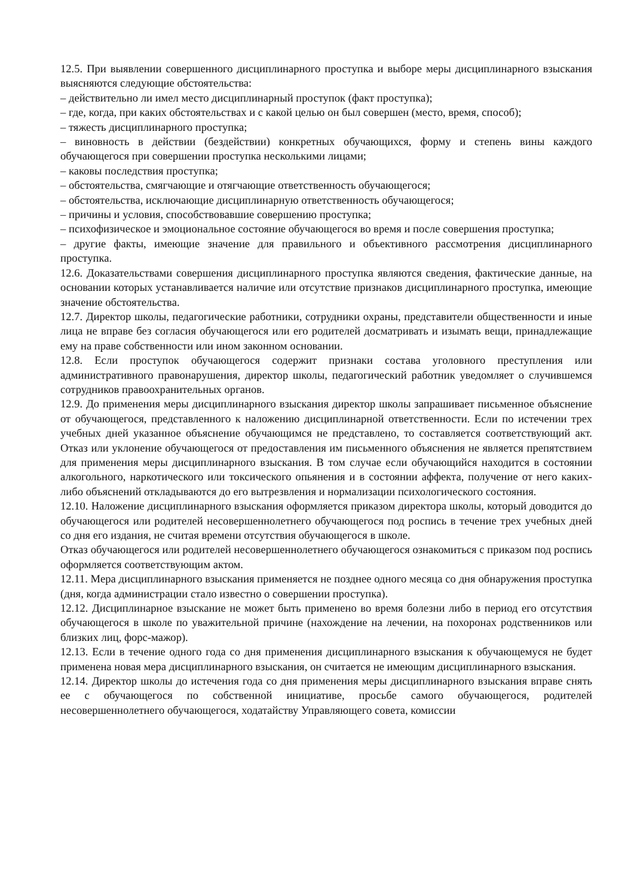12.5. При выявлении совершенного дисциплинарного проступка и выборе меры дисциплинарного взыскания выясняются следующие обстоятельства:
– действительно ли имел место дисциплинарный проступок (факт проступка);
– где, когда, при каких обстоятельствах и с какой целью он был совершен (место, время, способ);
– тяжесть дисциплинарного проступка;
– виновность в действии (бездействии) конкретных обучающихся, форму и степень вины каждого обучающегося при совершении проступка несколькими лицами;
– каковы последствия проступка;
– обстоятельства, смягчающие и отягчающие ответственность обучающегося;
– обстоятельства, исключающие дисциплинарную ответственность обучающегося;
– причины и условия, способствовавшие совершению проступка;
– психофизическое и эмоциональное состояние обучающегося во время и после совершения проступка;
– другие факты, имеющие значение для правильного и объективного рассмотрения дисциплинарного проступка.
12.6. Доказательствами совершения дисциплинарного проступка являются сведения, фактические данные, на основании которых устанавливается наличие или отсутствие признаков дисциплинарного проступка, имеющие значение обстоятельства.
12.7. Директор школы, педагогические работники, сотрудники охраны, представители общественности и иные лица не вправе без согласия обучающегося или его родителей досматривать и изымать вещи, принадлежащие ему на праве собственности или ином законном основании.
12.8. Если проступок обучающегося содержит признаки состава уголовного преступления или административного правонарушения, директор школы, педагогический работник уведомляет о случившемся сотрудников правоохранительных органов.
12.9. До применения меры дисциплинарного взыскания директор школы запрашивает письменное объяснение от обучающегося, представленного к наложению дисциплинарной ответственности. Если по истечении трех учебных дней указанное объяснение обучающимся не представлено, то составляется соответствующий акт. Отказ или уклонение обучающегося от предоставления им письменного объяснения не является препятствием для применения меры дисциплинарного взыскания. В том случае если обучающийся находится в состоянии алкогольного, наркотического или токсического опьянения и в состоянии аффекта, получение от него каких-либо объяснений откладываются до его вытрезвления и нормализации психологического состояния.
12.10. Наложение дисциплинарного взыскания оформляется приказом директора школы, который доводится до обучающегося или родителей несовершеннолетнего обучающегося под роспись в течение трех учебных дней со дня его издания, не считая времени отсутствия обучающегося в школе.
Отказ обучающегося или родителей несовершеннолетнего обучающегося ознакомиться с приказом под роспись оформляется соответствующим актом.
12.11. Мера дисциплинарного взыскания применяется не позднее одного месяца со дня обнаружения проступка (дня, когда администрации стало известно о совершении проступка).
12.12. Дисциплинарное взыскание не может быть применено во время болезни либо в период его отсутствия обучающегося в школе по уважительной причине (нахождение на лечении, на похоронах родственников или близких лиц, форс-мажор).
12.13. Если в течение одного года со дня применения дисциплинарного взыскания к обучающемуся не будет применена новая мера дисциплинарного взыскания, он считается не имеющим дисциплинарного взыскания.
12.14. Директор школы до истечения года со дня применения меры дисциплинарного взыскания вправе снять ее с обучающегося по собственной инициативе, просьбе самого обучающегося, родителей несовершеннолетнего обучающегося, ходатайству Управляющего совета, комиссии